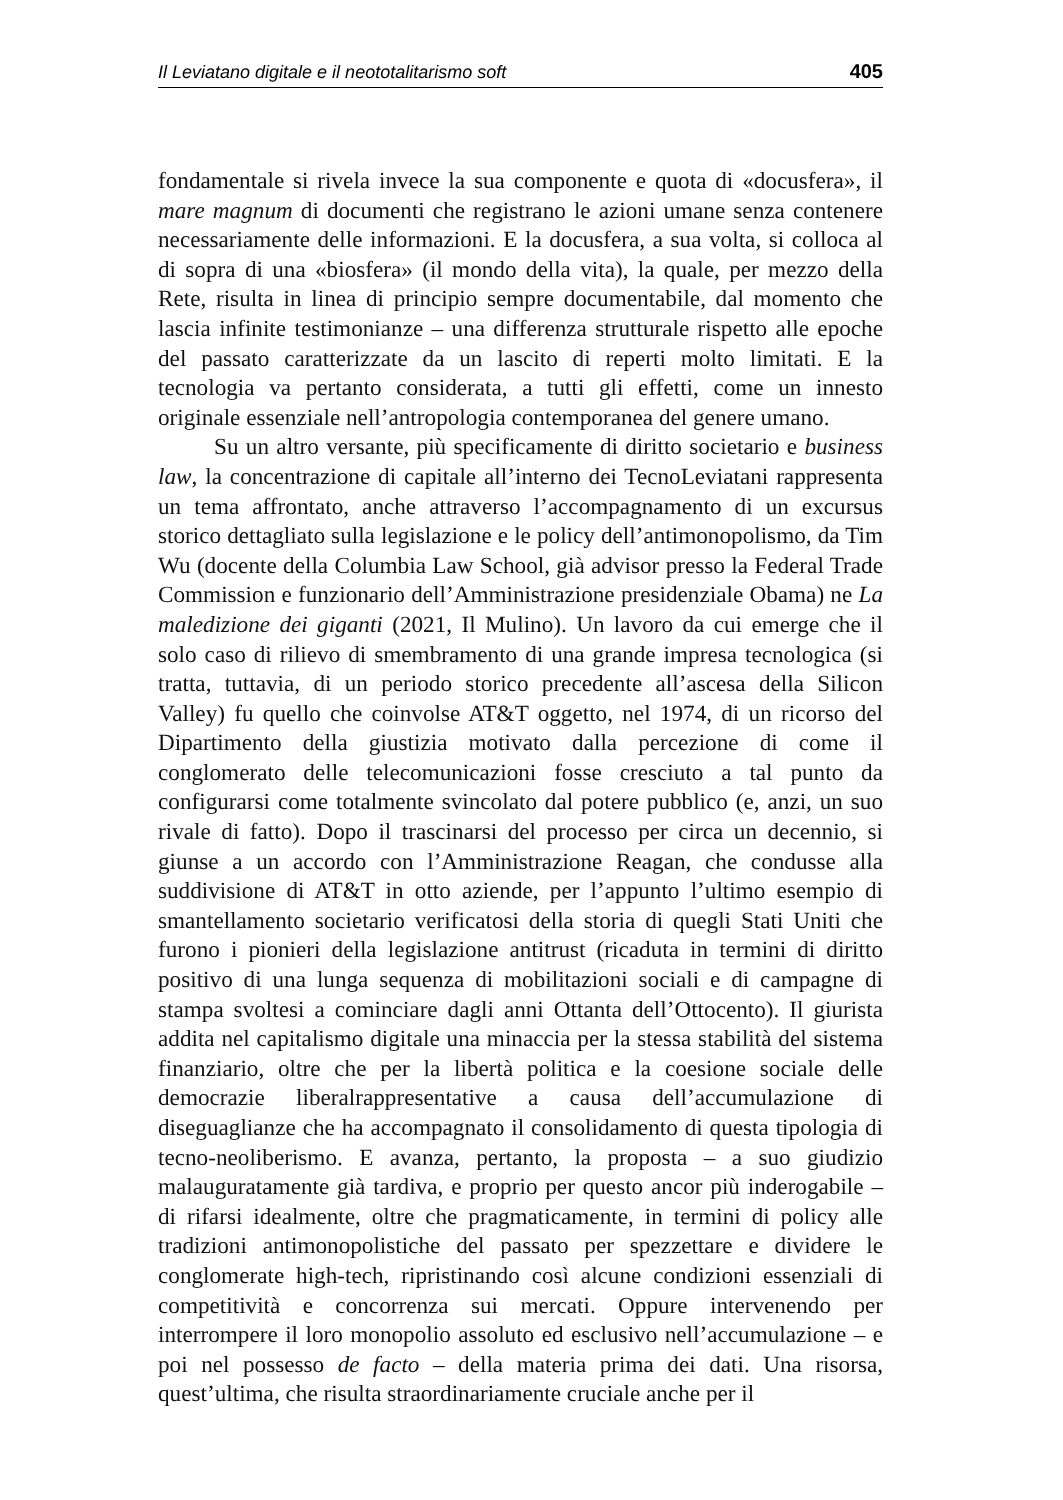Il Leviatano digitale e il neototalitarismo soft 405
fondamentale si rivela invece la sua componente e quota di «docusfera», il mare magnum di documenti che registrano le azioni umane senza contenere necessariamente delle informazioni. E la docusfera, a sua volta, si colloca al di sopra di una «biosfera» (il mondo della vita), la quale, per mezzo della Rete, risulta in linea di principio sempre documentabile, dal momento che lascia infinite testimonianze – una differenza strutturale rispetto alle epoche del passato caratterizzate da un lascito di reperti molto limitati. E la tecnologia va pertanto considerata, a tutti gli effetti, come un innesto originale essenziale nell’antropologia contemporanea del genere umano.
Su un altro versante, più specificamente di diritto societario e business law, la concentrazione di capitale all’interno dei TecnoLeviatani rappresenta un tema affrontato, anche attraverso l’accompagnamento di un excursus storico dettagliato sulla legislazione e le policy dell’antimonopolismo, da Tim Wu (docente della Columbia Law School, già advisor presso la Federal Trade Commission e funzionario dell’Amministrazione presidenziale Obama) ne La maledizione dei giganti (2021, Il Mulino). Un lavoro da cui emerge che il solo caso di rilievo di smembramento di una grande impresa tecnologica (si tratta, tuttavia, di un periodo storico precedente all’ascesa della Silicon Valley) fu quello che coinvolse AT&T oggetto, nel 1974, di un ricorso del Dipartimento della giustizia motivato dalla percezione di come il conglomerato delle telecomunicazioni fosse cresciuto a tal punto da configurarsi come totalmente svincolato dal potere pubblico (e, anzi, un suo rivale di fatto). Dopo il trascinarsi del processo per circa un decennio, si giunse a un accordo con l’Amministrazione Reagan, che condusse alla suddivisione di AT&T in otto aziende, per l’appunto l’ultimo esempio di smantellamento societario verificatosi della storia di quegli Stati Uniti che furono i pionieri della legislazione antitrust (ricaduta in termini di diritto positivo di una lunga sequenza di mobilitazioni sociali e di campagne di stampa svoltesi a cominciare dagli anni Ottanta dell’Ottocento). Il giurista addita nel capitalismo digitale una minaccia per la stessa stabilità del sistema finanziario, oltre che per la libertà politica e la coesione sociale delle democrazie liberalrappresentative a causa dell’accumulazione di diseguaglianze che ha accompagnato il consolidamento di questa tipologia di tecno-neoliberismo. E avanza, pertanto, la proposta – a suo giudizio malauguratamente già tardiva, e proprio per questo ancor più inderogabile – di rifarsi idealmente, oltre che pragmaticamente, in termini di policy alle tradizioni antimonopolistiche del passato per spezzettare e dividere le conglomerate high-tech, ripristinando così alcune condizioni essenziali di competitività e concorrenza sui mercati. Oppure intervenendo per interrompere il loro monopolio assoluto ed esclusivo nell’accumulazione – e poi nel possesso de facto – della materia prima dei dati. Una risorsa, quest’ultima, che risulta straordinariamente cruciale anche per il